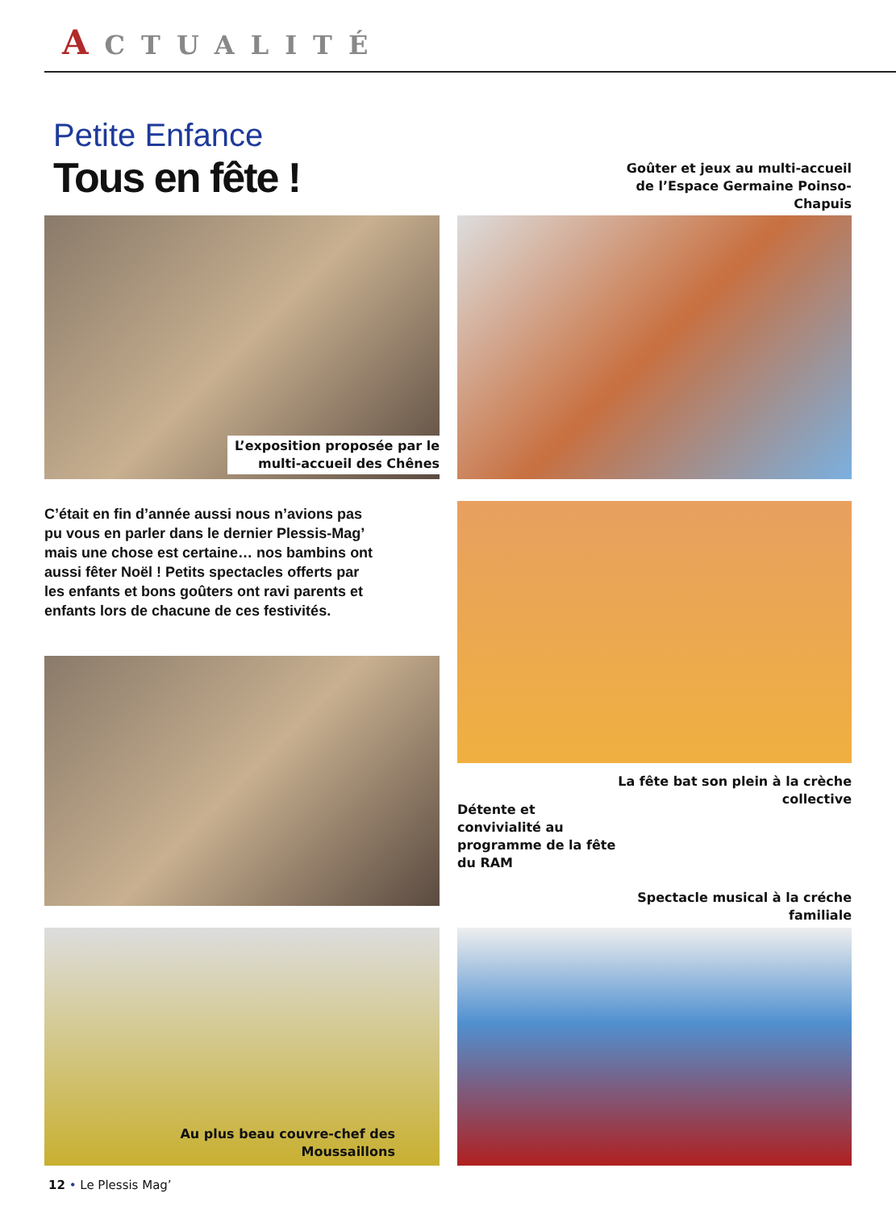ACTUALITÉ
Petite Enfance
Tous en fête !
Goûter et jeux au multi-accueil de l’Espace Germaine Poinso-Chapuis
L’exposition proposée par le multi-accueil des Chênes
C’était en fin d’année aussi nous n’avions pas pu vous en parler dans le dernier Plessis-Mag’ mais une chose est certaine… nos bambins ont aussi fêter Noël ! Petits spectacles offerts par les enfants et bons goûters ont ravi parents et enfants lors de chacune de ces festivités.
La fête bat son plein à la crèche collective
Détente et convivialité au programme de la fête du RAM
Spectacle musical à la créche familiale
Au plus beau couvre-chef des Moussaillons
12 • Le Plessis Mag’